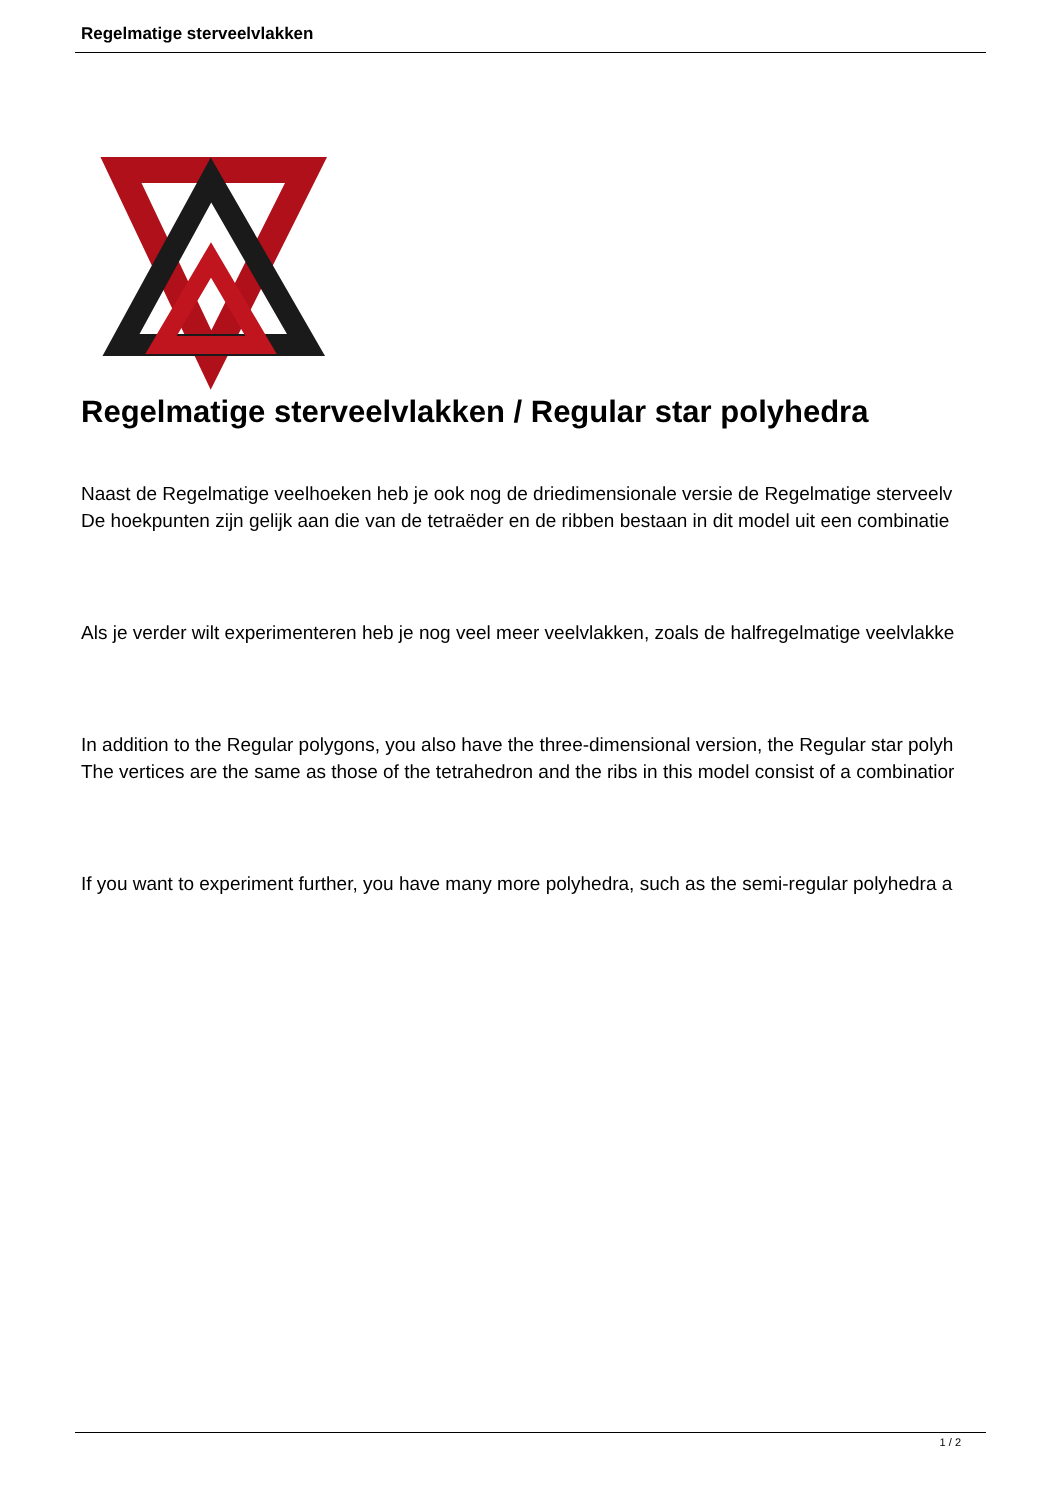Regelmatige sterveelvlakken
Regelmatige sterveelvlakken / Regular star polyhedra
Naast de Regelmatige veelhoeken heb je ook nog de driedimensionale versie de Regelmatige sterveelv
De hoekpunten zijn gelijk aan die van de tetraëder en de ribben bestaan in dit model uit een combinatie
Als je verder wilt experimenteren heb je nog veel meer veelvlakken, zoals de halfregelmatige veelvlakke
In addition to the Regular polygons, you also have the three-dimensional version, the Regular star polyh
The vertices are the same as those of the tetrahedron and the ribs in this model consist of a combinatior
If you want to experiment further, you have many more polyhedra, such as the semi-regular polyhedra a
1 / 2